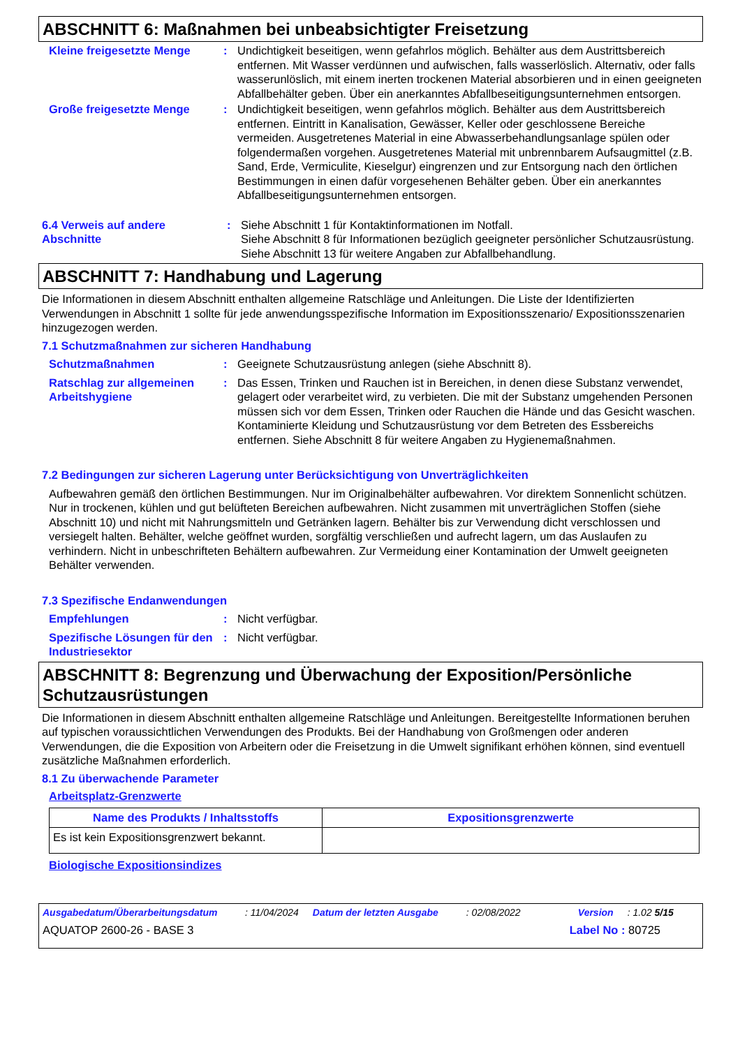ABSCHNITT 6: Maßnahmen bei unbeabsichtigter Freisetzung
Kleine freigesetzte Menge : Undichtigkeit beseitigen, wenn gefahrlos möglich. Behälter aus dem Austrittsbereich entfernen. Mit Wasser verdünnen und aufwischen, falls wasserlöslich. Alternativ, oder falls wasserunlöslich, mit einem inerten trockenen Material absorbieren und in einen geeigneten Abfallbehälter geben. Über ein anerkanntes Abfallbeseitigungsunternehmen entsorgen.
Große freigesetzte Menge : Undichtigkeit beseitigen, wenn gefahrlos möglich. Behälter aus dem Austrittsbereich entfernen. Eintritt in Kanalisation, Gewässer, Keller oder geschlossene Bereiche vermeiden. Ausgetretenes Material in eine Abwasserbehandlungsanlage spülen oder folgendermaßen vorgehen. Ausgetretenes Material mit unbrennbarem Aufsaugmittel (z.B. Sand, Erde, Vermiculite, Kieselgur) eingrenzen und zur Entsorgung nach den örtlichen Bestimmungen in einen dafür vorgesehenen Behälter geben. Über ein anerkanntes Abfallbeseitigungsunternehmen entsorgen.
6.4 Verweis auf andere Abschnitte
: Siehe Abschnitt 1 für Kontaktinformationen im Notfall.
Siehe Abschnitt 8 für Informationen bezüglich geeigneter persönlicher Schutzausrüstung.
Siehe Abschnitt 13 für weitere Angaben zur Abfallbehandlung.
ABSCHNITT 7: Handhabung und Lagerung
Die Informationen in diesem Abschnitt enthalten allgemeine Ratschläge und Anleitungen. Die Liste der Identifizierten Verwendungen in Abschnitt 1 sollte für jede anwendungsspezifische Information im Expositionsszenario/ Expositionsszenarien hinzugezogen werden.
7.1 Schutzmaßnahmen zur sicheren Handhabung
Schutzmaßnahmen : Geeignete Schutzausrüstung anlegen (siehe Abschnitt 8).
Ratschlag zur allgemeinen Arbeitshygiene
: Das Essen, Trinken und Rauchen ist in Bereichen, in denen diese Substanz verwendet, gelagert oder verarbeitet wird, zu verbieten. Die mit der Substanz umgehenden Personen müssen sich vor dem Essen, Trinken oder Rauchen die Hände und das Gesicht waschen. Kontaminierte Kleidung und Schutzausrüstung vor dem Betreten des Essbereichs entfernen. Siehe Abschnitt 8 für weitere Angaben zu Hygienemaßnahmen.
7.2 Bedingungen zur sicheren Lagerung unter Berücksichtigung von Unverträglichkeiten
Aufbewahren gemäß den örtlichen Bestimmungen. Nur im Originalbehälter aufbewahren. Vor direktem Sonnenlicht schützen. Nur in trockenen, kühlen und gut belüfteten Bereichen aufbewahren. Nicht zusammen mit unverträglichen Stoffen (siehe Abschnitt 10) und nicht mit Nahrungsmitteln und Getränken lagern. Behälter bis zur Verwendung dicht verschlossen und versiegelt halten. Behälter, welche geöffnet wurden, sorgfältig verschließen und aufrecht lagern, um das Auslaufen zu verhindern. Nicht in unbeschrifteten Behältern aufbewahren. Zur Vermeidung einer Kontamination der Umwelt geeigneten Behälter verwenden.
7.3 Spezifische Endanwendungen
Empfehlungen : Nicht verfügbar.
Spezifische Lösungen für den Industriesektor
: Nicht verfügbar.
ABSCHNITT 8: Begrenzung und Überwachung der Exposition/Persönliche Schutzausrüstungen
Die Informationen in diesem Abschnitt enthalten allgemeine Ratschläge und Anleitungen. Bereitgestellte Informationen beruhen auf typischen voraussichtlichen Verwendungen des Produkts. Bei der Handhabung von Großmengen oder anderen Verwendungen, die die Exposition von Arbeitern oder die Freisetzung in die Umwelt signifikant erhöhen können, sind eventuell zusätzliche Maßnahmen erforderlich.
8.1 Zu überwachende Parameter
Arbeitsplatz-Grenzwerte
| Name des Produkts / Inhaltsstoffs | Expositionsgrenzwerte |
| --- | --- |
| Es ist kein Expositionsgrenzwert bekannt. | |
Biologische Expositionsindizes
Ausgabedatum/Überarbeitungsdatum: 11/04/2024 Datum der letzten Ausgabe: 02/08/2022 Version: 1.02 5/15
AQUATOP 2600-26 - BASE 3 Label No : 80725